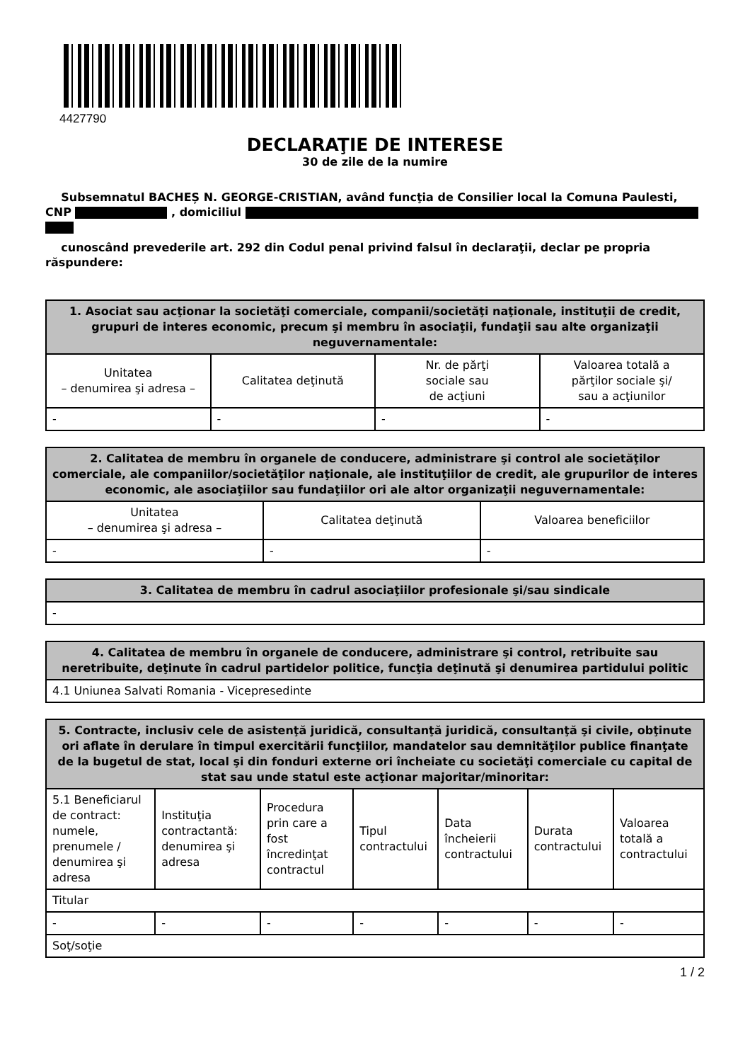4427790
DECLARAŢIE DE INTERESE
30 de zile de la numire
Subsemnatul BACHEȘ N. GEORGE-CRISTIAN, având funcţia de Consilier local la Comuna Paulesti, CNP , domiciliul
cunoscând prevederile art. 292 din Codul penal privind falsul în declaraţii, declar pe propria răspundere:
| 1. Asociat sau acţionar la societăţi comerciale, companii/societăţi naţionale, instituţii de credit, grupuri de interes economic, precum şi membru în asociaţii, fundaţii sau alte organizaţii neguvernamentale: | | | |
| --- | --- | --- | --- |
| Unitatea – denumirea şi adresa – | Calitatea deţinută | Nr. de părţi sociale sau de acţiuni | Valoarea totală a părţilor sociale şi/ sau a acţiunilor |
| - | - | - | - |
| 2. Calitatea de membru în organele de conducere, administrare şi control ale societăţilor comerciale, ale companiilor/societăţilor naţionale, ale instituţiilor de credit, ale grupurilor de interes economic, ale asociaţiilor sau fundaţiilor ori ale altor organizaţii neguvernamentale: | | |
| --- | --- | --- |
| Unitatea – denumirea şi adresa – | Calitatea deţinută | Valoarea beneficiilor |
| - | - | - |
| 3. Calitatea de membru în cadrul asociaţiilor profesionale şi/sau sindicale |
| --- |
| - |
| 4. Calitatea de membru în organele de conducere, administrare şi control, retribuite sau neretribuite, deţinute în cadrul partidelor politice, funcţia deţinută şi denumirea partidului politic |
| --- |
| 4.1 Uniunea Salvati Romania - Vicepresedinte |
| 5. Contracte, inclusiv cele de asistenţă juridică, consultanţă juridică, consultanţă şi civile, obţinute ori aflate în derulare în timpul exercitării funcţiilor, mandatelor sau demnităţilor publice finanţate de la bugetul de stat, local şi din fonduri externe ori încheiate cu societăţi comerciale cu capital de stat sau unde statul este acţionar majoritar/minoritar: | | | | | | |
| --- | --- | --- | --- | --- | --- | --- |
| 5.1 Beneficiarul de contract: numele, prenumele / denumirea şi adresa | Instituţia contractantă: denumirea şi adresa | Procedura prin care a fost încredinţat contractul | Tipul contractului | Data încheierii contractului | Durata contractului | Valoarea totală a contractului |
| Titular | | | | | | |
| - | - | - | - | - | - | - |
| Soţ/soţie | | | | | | |
1 / 2